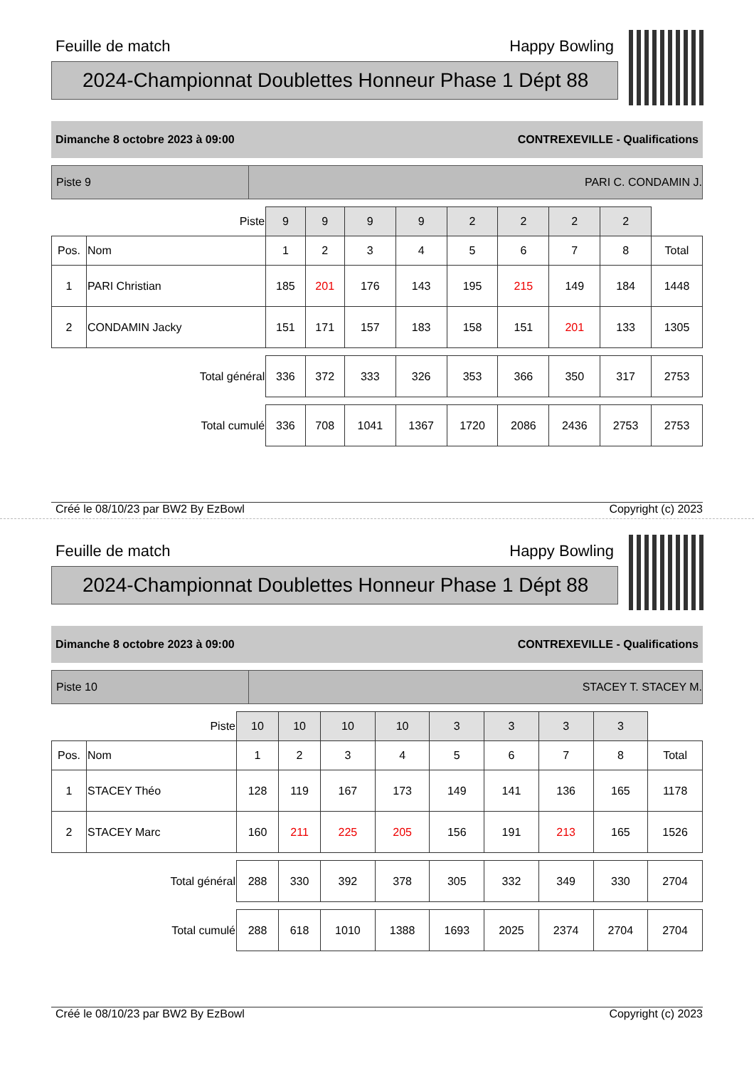Feuille de match Happy Bowling
2024-Championnat Doublettes Honneur Phase 1 Dépt 88
Dimanche 8 octobre 2023 à 09:00 CONTREXEVILLE - Qualifications
Piste 9
PARI C. CONDAMIN J.
| Piste | | 9 | 9 | 9 | 9 | 2 | 2 | 2 | 2 | |
| Pos. | Nom | 1 | 2 | 3 | 4 | 5 | 6 | 7 | 8 | Total |
| 1 | PARI Christian | 185 | 201 | 176 | 143 | 195 | 215 | 149 | 184 | 1448 |
| 2 | CONDAMIN Jacky | 151 | 171 | 157 | 183 | 158 | 151 | 201 | 133 | 1305 |
| Total général | | 336 | 372 | 333 | 326 | 353 | 366 | 350 | 317 | 2753 |
| Total cumulé | | 336 | 708 | 1041 | 1367 | 1720 | 2086 | 2436 | 2753 | 2753 |
Créé le 08/10/23 par BW2 By EzBowl Copyright (c) 2023
Feuille de match Happy Bowling
2024-Championnat Doublettes Honneur Phase 1 Dépt 88
Dimanche 8 octobre 2023 à 09:00 CONTREXEVILLE - Qualifications
Piste 10
STACEY T. STACEY M.
| Piste | | 10 | 10 | 10 | 10 | 3 | 3 | 3 | 3 | |
| Pos. | Nom | 1 | 2 | 3 | 4 | 5 | 6 | 7 | 8 | Total |
| 1 | STACEY Théo | 128 | 119 | 167 | 173 | 149 | 141 | 136 | 165 | 1178 |
| 2 | STACEY Marc | 160 | 211 | 225 | 205 | 156 | 191 | 213 | 165 | 1526 |
| Total général | | 288 | 330 | 392 | 378 | 305 | 332 | 349 | 330 | 2704 |
| Total cumulé | | 288 | 618 | 1010 | 1388 | 1693 | 2025 | 2374 | 2704 | 2704 |
Créé le 08/10/23 par BW2 By EzBowl Copyright (c) 2023